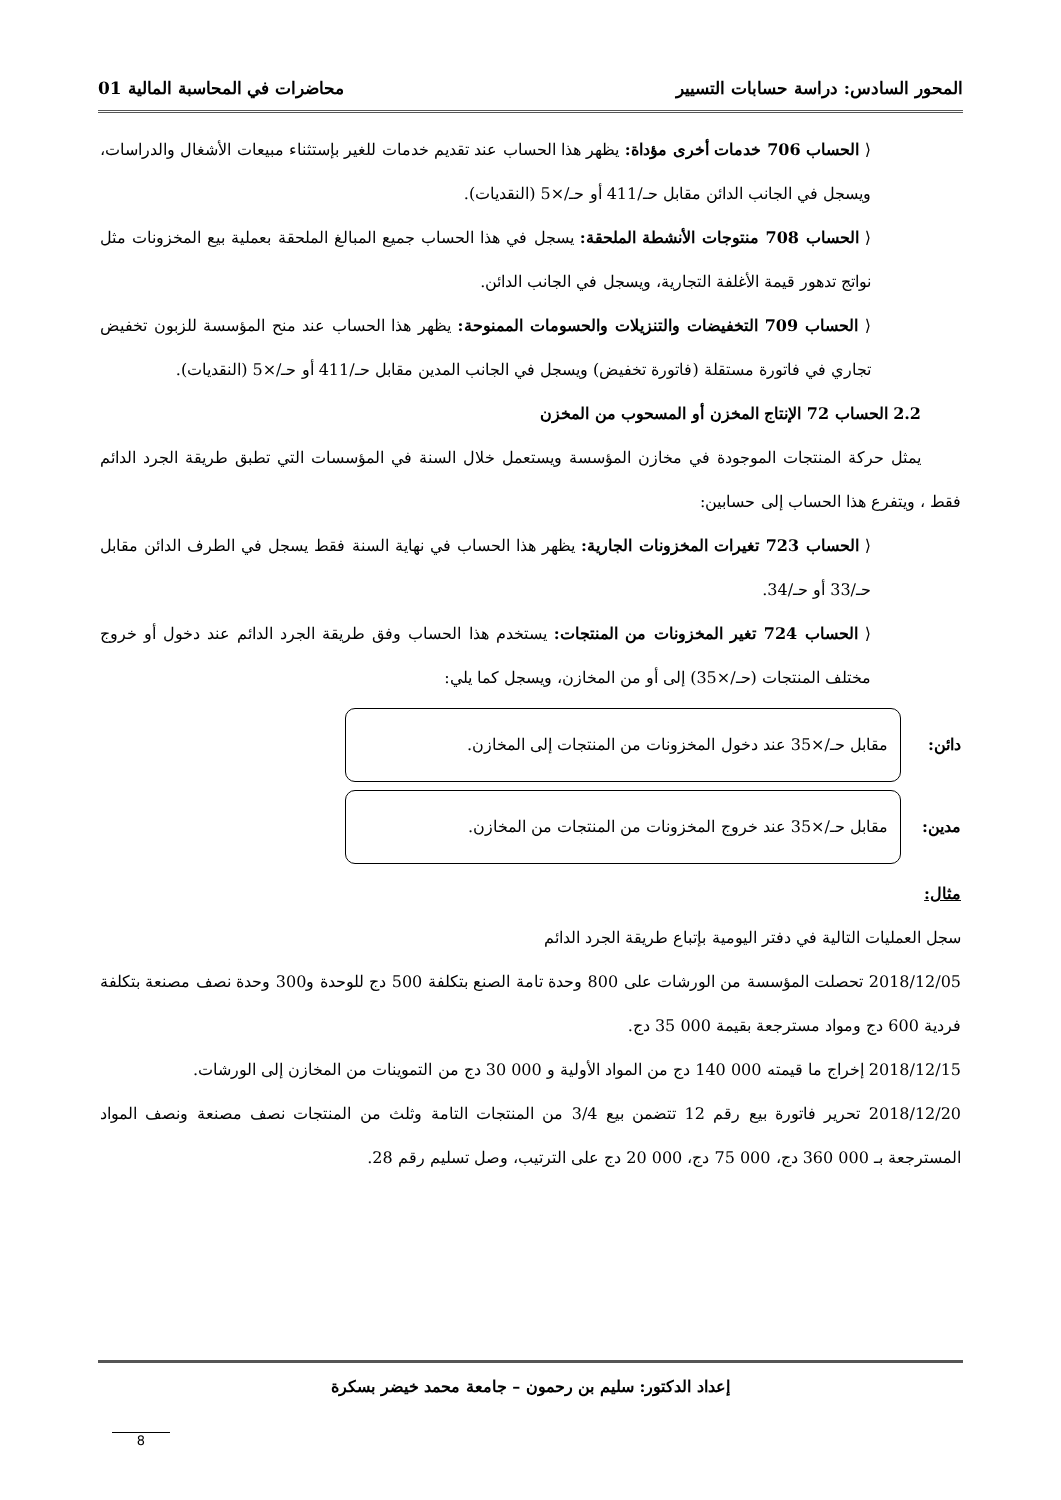المحور السادس: دراسة حسابات التسيير محاضرات في المحاسبة المالية 01
⟨ الحساب 706 خدمات أخرى مؤداة: يظهر هذا الحساب عند تقديم خدمات للغير بإستثناء مبيعات الأشغال والدراسات، ويسجل في الجانب الدائن مقابل حـ/411 أو حـ/×5 (النقديات).
⟨ الحساب 708 منتوجات الأنشطة الملحقة: يسجل في هذا الحساب جميع المبالغ الملحقة بعملية بيع المخزونات مثل نواتج تدهور قيمة الأغلفة التجارية، ويسجل في الجانب الدائن.
⟨ الحساب 709 التخفيضات والتنزيلات والحسومات الممنوحة: يظهر هذا الحساب عند منح المؤسسة للزبون تخفيض تجاري في فاتورة مستقلة (فاتورة تخفيض) ويسجل في الجانب المدين مقابل حـ/411 أو حـ/×5 (النقديات).
2.2 الحساب 72 الإنتاج المخزن أو المسحوب من المخزن
يمثل حركة المنتجات الموجودة في مخازن المؤسسة ويستعمل خلال السنة في المؤسسات التي تطبق طريقة الجرد الدائم فقط ، ويتفرع هذا الحساب إلى حسابين:
⟨ الحساب 723 تغيرات المخزونات الجارية: يظهر هذا الحساب في نهاية السنة فقط يسجل في الطرف الدائن مقابل حـ/33 أو حـ/34.
⟨ الحساب 724 تغير المخزونات من المنتجات: يستخدم هذا الحساب وفق طريقة الجرد الدائم عند دخول أو خروج مختلف المنتجات (حـ/×35) إلى أو من المخازن، ويسجل كما يلي:
دائن:
مقابل حـ/×35 عند دخول المخزونات من المنتجات إلى المخازن.
مدين:
مقابل حـ/×35 عند خروج المخزونات من المنتجات من المخازن.
مثال:
سجل العمليات التالية في دفتر اليومية بإتباع طريقة الجرد الدائم
2018/12/05 تحصلت المؤسسة من الورشات على 800 وحدة تامة الصنع بتكلفة 500 دج للوحدة و300 وحدة نصف مصنعة بتكلفة فردية 600 دج ومواد مسترجعة بقيمة 000 35 دج.
2018/12/15 إخراج ما قيمته 000 140 دج من المواد الأولية و 000 30 دج من التموينات من المخازن إلى الورشات.
2018/12/20 تحرير فاتورة بيع رقم 12 تتضمن بيع 3/4 من المنتجات التامة وثلث من المنتجات نصف مصنعة ونصف المواد المسترجعة بـ 000 360 دج، 000 75 دج، 000 20 دج على الترتيب، وصل تسليم رقم 28.
إعداد الدكتور: سليم بن رحمون – جامعة محمد خيضر بسكرة
8